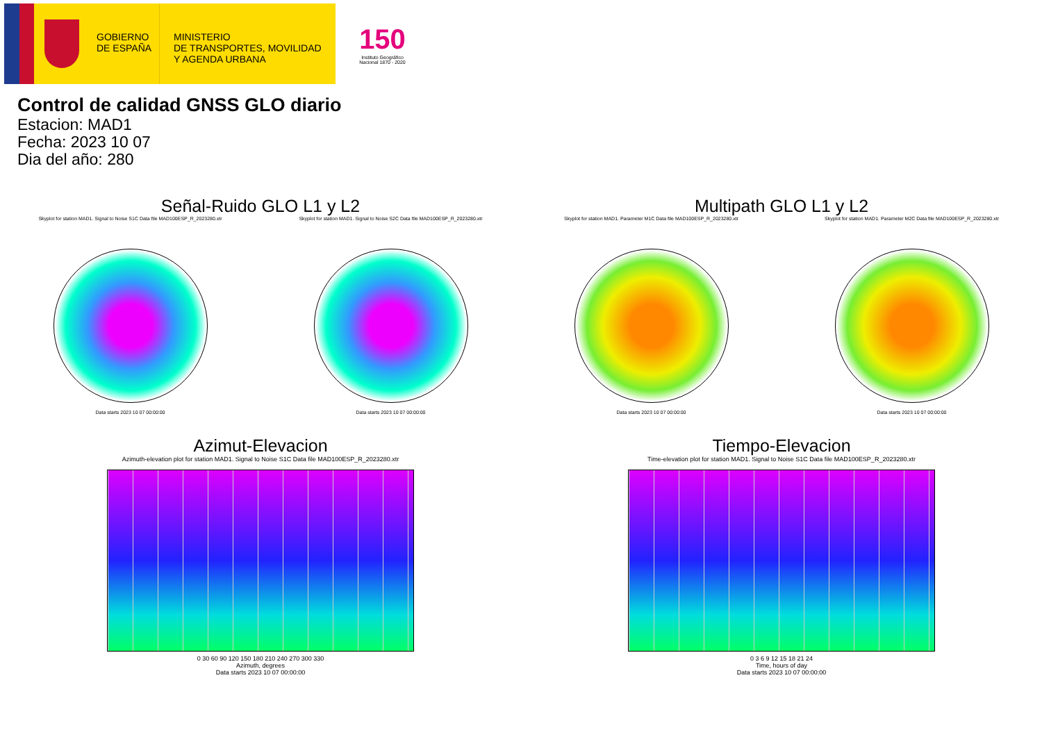GOBIERNO
DE ESPAÑA
MINISTERIO
DE TRANSPORTES, MOVILIDAD
Y AGENDA URBANA
150
Instituto Geográfico
Nacional 1870 - 2020
Control de calidad GNSS GLO diario
Estacion: MAD1
Fecha: 2023 10 07
Dia del año: 280
Señal-Ruido GLO L1 y L2
Skyplot for station MAD1. Signal to Noise S1C Data file MAD100ESP_R_2023280.xtr
Data starts 2023 10 07 00:00:00
Skyplot for station MAD1. Signal to Noise S2C Data file MAD100ESP_R_2023280.xtr
Data starts 2023 10 07 00:00:00
Multipath GLO L1 y L2
Skyplot for station MAD1. Parameter M1C Data file MAD100ESP_R_2023280.xtr
Data starts 2023 10 07 00:00:00
Skyplot for station MAD1. Parameter M2C Data file MAD100ESP_R_2023280.xtr
Data starts 2023 10 07 00:00:00
Azimut-Elevacion
Azimuth-elevation plot for station MAD1. Signal to Noise S1C Data file MAD100ESP_R_2023280.xtr
0 30 60 90 120 150 180 210 240 270 300 330
Azimuth, degrees
Data starts 2023 10 07 00:00:00
Tiempo-Elevacion
Time-elevation plot for station MAD1. Signal to Noise S1C Data file MAD100ESP_R_2023280.xtr
0 3 6 9 12 15 18 21 24
Time, hours of day
Data starts 2023 10 07 00:00:00